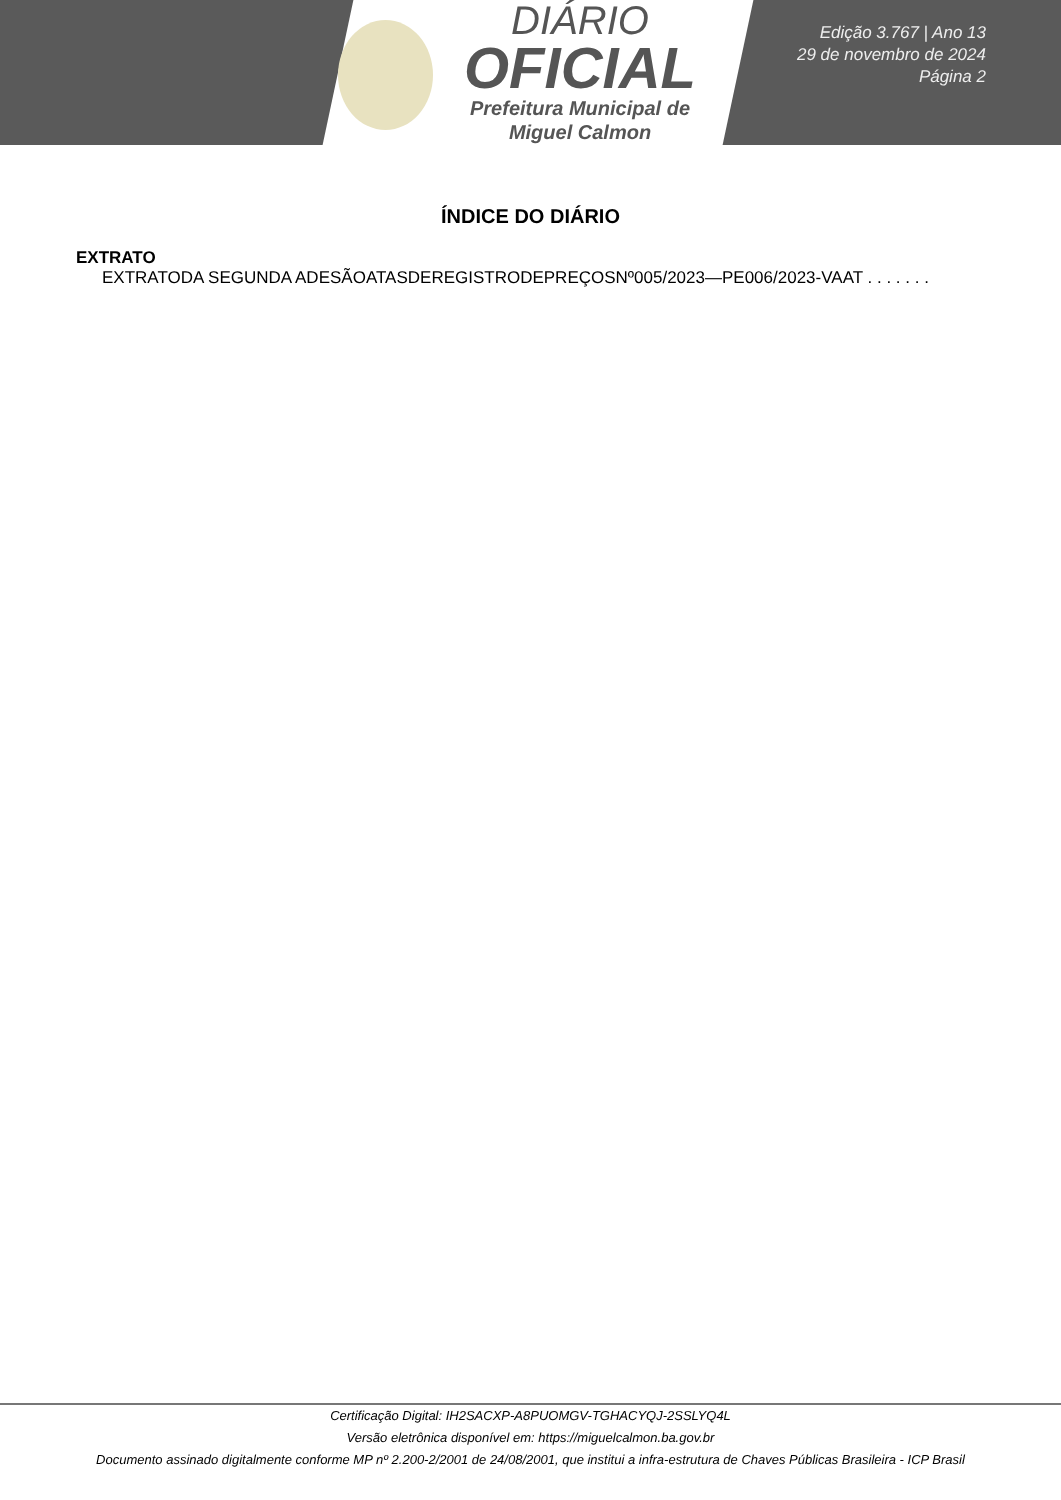DIÁRIO
OFICIAL
Prefeitura Municipal de
Miguel Calmon
Edição 3.767 | Ano 13
29 de novembro de 2024
Página 2
ÍNDICE DO DIÁRIO
EXTRATO
EXTRATODA SEGUNDA ADESÃOATASDEREGISTRODEPREÇOSNº005/2023—PE006/2023-VAAT . . . . . . .
Certificação Digital: IH2SACXP-A8PUOMGV-TGHACYQJ-2SSLYQ4L
Versão eletrônica disponível em: https://miguelcalmon.ba.gov.br
Documento assinado digitalmente conforme MP nº 2.200-2/2001 de 24/08/2001, que institui a infra-estrutura de Chaves Públicas Brasileira - ICP Brasil